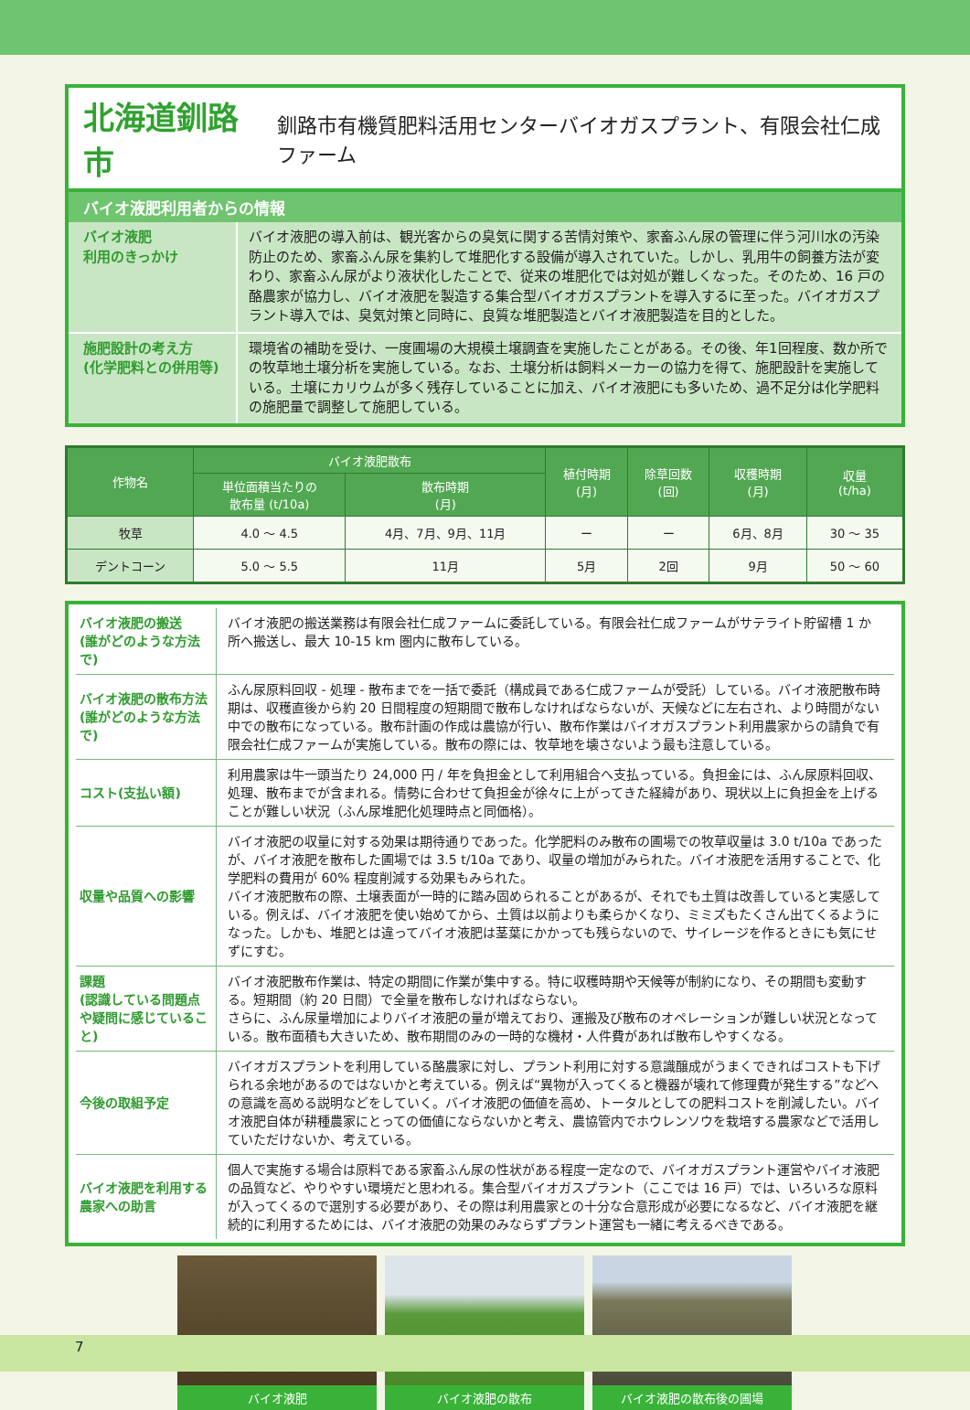北海道釧路市
釧路市有機質肥料活用センターバイオガスプラント、有限会社仁成ファーム
バイオ液肥利用者からの情報
バイオ液肥
利用のきっかけ
バイオ液肥の導入前は、観光客からの臭気に関する苦情対策や、家畜ふん尿の管理に伴う河川水の汚染防止のため、家畜ふん尿を集約して堆肥化する設備が導入されていた。しかし、乳用牛の飼養方法が変わり、家畜ふん尿がより液状化したことで、従来の堆肥化では対処が難しくなった。そのため、16 戸の酪農家が協力し、バイオ液肥を製造する集合型バイオガスプラントを導入するに至った。バイオガスプラント導入では、臭気対策と同時に、良質な堆肥製造とバイオ液肥製造を目的とした。
施肥設計の考え方
(化学肥料との併用等)
環境省の補助を受け、一度圃場の大規模土壌調査を実施したことがある。その後、年1回程度、数か所での牧草地土壌分析を実施している。なお、土壌分析は飼料メーカーの協力を得て、施肥設計を実施している。土壌にカリウムが多く残存していることに加え、バイオ液肥にも多いため、過不足分は化学肥料の施肥量で調整して施肥している。
| 作物名 | バイオ液肥散布 | | 植付時期 (月) | 除草回数 (回) | 収穫時期 (月) | 収量 (t/ha) |
| --- | --- | --- | --- | --- | --- | --- |
| | 単位面積当たりの 散布量 (t/10a) | 散布時期 (月) | | | | |
| 牧草 | 4.0 ～ 4.5 | 4月、7月、9月、11月 | ー | ー | 6月、8月 | 30 ～ 35 |
| デントコーン | 5.0 ～ 5.5 | 11月 | 5月 | 2回 | 9月 | 50 ～ 60 |
バイオ液肥の搬送
(誰がどのような方法で)
バイオ液肥の搬送業務は有限会社仁成ファームに委託している。有限会社仁成ファームがサテライト貯留槽 1 か所へ搬送し、最大 10-15 km 圏内に散布している。
バイオ液肥の散布方法
(誰がどのような方法で)
ふん尿原料回収 - 処理 - 散布までを一括で委託（構成員である仁成ファームが受託）している。バイオ液肥散布時期は、収穫直後から約 20 日間程度の短期間で散布しなければならないが、天候などに左右され、より時間がない中での散布になっている。散布計画の作成は農協が行い、散布作業はバイオガスプラント利用農家からの請負で有限会社仁成ファームが実施している。散布の際には、牧草地を壊さないよう最も注意している。
コスト(支払い額) 利用農家は牛一頭当たり 24,000 円 / 年を負担金として利用組合へ支払っている。負担金には、ふん尿原料回収、処理、散布までが含まれる。情勢に合わせて負担金が徐々に上がってきた経緯があり、現状以上に負担金を上げることが難しい状況（ふん尿堆肥化処理時点と同価格）。
収量や品質への影響 バイオ液肥の収量に対する効果は期待通りであった。化学肥料のみ散布の圃場での牧草収量は 3.0 t/10a であったが、バイオ液肥を散布した圃場では 3.5 t/10a であり、収量の増加がみられた。バイオ液肥を活用することで、化学肥料の費用が 60% 程度削減する効果もみられた。
バイオ液肥散布の際、土壌表面が一時的に踏み固められることがあるが、それでも土質は改善していると実感している。例えば、バイオ液肥を使い始めてから、土質は以前よりも柔らかくなり、ミミズもたくさん出てくるようになった。しかも、堆肥とは違ってバイオ液肥は茎葉にかかっても残らないので、サイレージを作るときにも気にせずにすむ。
課題
(認識している問題点や疑問に感じていること)
バイオ液肥散布作業は、特定の期間に作業が集中する。特に収穫時期や天候等が制約になり、その期間も変動する。短期間（約 20 日間）で全量を散布しなければならない。
さらに、ふん尿量増加によりバイオ液肥の量が増えており、運搬及び散布のオペレーションが難しい状況となっている。散布面積も大きいため、散布期間のみの一時的な機材・人件費があれば散布しやすくなる。
今後の取組予定 バイオガスプラントを利用している酪農家に対し、プラント利用に対する意識醸成がうまくできればコストも下げられる余地があるのではないかと考えている。例えば“異物が入ってくると機器が壊れて修理費が発生する”などへの意識を高める説明などをしていく。バイオ液肥の価値を高め、トータルとしての肥料コストを削減したい。バイオ液肥自体が耕種農家にとっての価値にならないかと考え、農協管内でホウレンソウを栽培する農家などで活用していただけないか、考えている。
バイオ液肥を利用する農家への助言
個人で実施する場合は原料である家畜ふん尿の性状がある程度一定なので、バイオガスプラント運営やバイオ液肥の品質など、やりやすい環境だと思われる。集合型バイオガスプラント（ここでは 16 戸）では、いろいろな原料が入ってくるので選別する必要があり、その際は利用農家との十分な合意形成が必要になるなど、バイオ液肥を継続的に利用するためには、バイオ液肥の効果のみならずプラント運営も一緒に考えるべきである。
バイオ液肥 バイオ液肥の散布 バイオ液肥の散布後の圃場
7